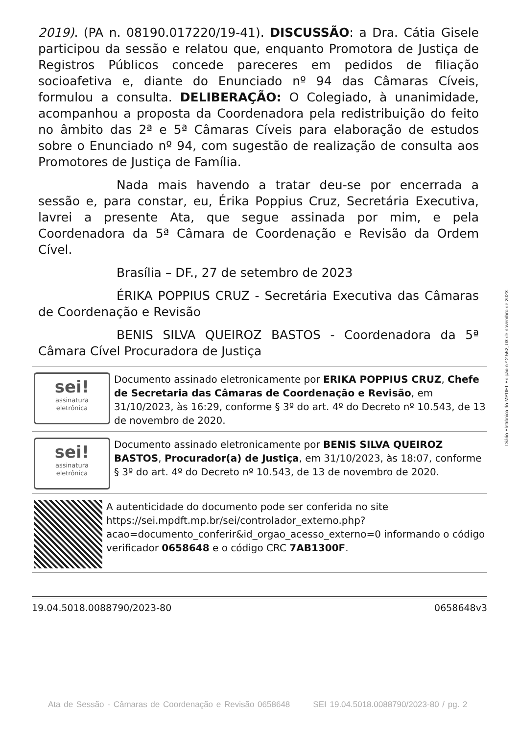2019). (PA n. 08190.017220/19-41). DISCUSSÃO: a Dra. Cátia Gisele participou da sessão e relatou que, enquanto Promotora de Justiça de Registros Públicos concede pareceres em pedidos de filiação socioafetiva e, diante do Enunciado nº 94 das Câmaras Cíveis, formulou a consulta. DELIBERAÇÃO: O Colegiado, à unanimidade, acompanhou a proposta da Coordenadora pela redistribuição do feito no âmbito das 2ª e 5ª Câmaras Cíveis para elaboração de estudos sobre o Enunciado nº 94, com sugestão de realização de consulta aos Promotores de Justiça de Família.
Nada mais havendo a tratar deu-se por encerrada a sessão e, para constar, eu, Érika Poppius Cruz, Secretária Executiva, lavrei a presente Ata, que segue assinada por mim, e pela Coordenadora da 5ª Câmara de Coordenação e Revisão da Ordem Cível.
Brasília – DF., 27 de setembro de 2023
ÉRIKA POPPIUS CRUZ - Secretária Executiva das Câmaras de Coordenação e Revisão
BENIS SILVA QUEIROZ BASTOS - Coordenadora da 5ª Câmara Cível Procuradora de Justiça
sei!
assinatura
eletrônica
Documento assinado eletronicamente por ERIKA POPPIUS CRUZ, Chefe de Secretaria das Câmaras de Coordenação e Revisão, em 31/10/2023, às 16:29, conforme § 3º do art. 4º do Decreto nº 10.543, de 13 de novembro de 2020.
sei!
assinatura
eletrônica
Documento assinado eletronicamente por BENIS SILVA QUEIROZ BASTOS, Procurador(a) de Justiça, em 31/10/2023, às 18:07, conforme § 3º do art. 4º do Decreto nº 10.543, de 13 de novembro de 2020.
A autenticidade do documento pode ser conferida no site https://sei.mpdft.mp.br/sei/controlador_externo.php?acao=documento_conferir&id_orgao_acesso_externo=0 informando o código verificador 0658648 e o código CRC 7AB1300F.
19.04.5018.0088790/2023-80 0658648v3
Diário Eletrônico do MPDFT Edição n.º 2.552, 03 de novembro de 2023.
Ata de Sessão - Câmaras de Coordenação e Revisão 0658648 SEI 19.04.5018.0088790/2023-80 / pg. 2